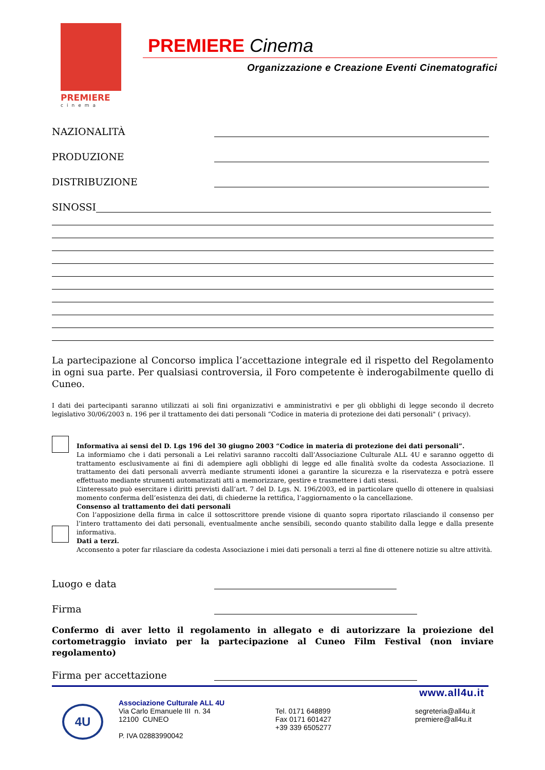PREMIERE
cinema
PREMIERE Cinema
Organizzazione e Creazione Eventi Cinematografici
NAZIONALITÀ
PRODUZIONE
DISTRIBUZIONE
SINOSSI
La partecipazione al Concorso implica l’accettazione integrale ed il rispetto del Regolamento in ogni sua parte. Per qualsiasi controversia, il Foro competente è inderogabilmente quello di Cuneo.
I dati dei partecipanti saranno utilizzati ai soli fini organizzativi e amministrativi e per gli obblighi di legge secondo il decreto legislativo 30/06/2003 n. 196 per il trattamento dei dati personali “Codice in materia di protezione dei dati personali" ( privacy).
Informativa ai sensi del D. Lgs 196 del 30 giugno 2003 “Codice in materia di protezione dei dati personali”.
La informiamo che i dati personali a Lei relativi saranno raccolti dall’Associazione Culturale ALL 4U e saranno oggetto di trattamento esclusivamente ai fini di adempiere agli obblighi di legge ed alle finalità svolte da codesta Associazione. Il trattamento dei dati personali avverrà mediante strumenti idonei a garantire la sicurezza e la riservatezza e potrà essere effettuato mediante strumenti automatizzati atti a memorizzare, gestire e trasmettere i dati stessi.
L’interessato può esercitare i diritti previsti dall’art. 7 del D. Lgs. N. 196/2003, ed in particolare quello di ottenere in qualsiasi momento conferma dell’esistenza dei dati, di chiederne la rettifica, l’aggiornamento o la cancellazione.
Consenso al trattamento dei dati personali
Con l’apposizione della firma in calce il sottoscrittore prende visione di quanto sopra riportato rilasciando il consenso per l’intero trattamento dei dati personali, eventualmente anche sensibili, secondo quanto stabilito dalla legge e dalla presente informativa.
Dati a terzi.
Acconsento a poter far rilasciare da codesta Associazione i miei dati personali a terzi al fine di ottenere notizie su altre attività.
Luogo e data
Firma
Confermo di aver letto il regolamento in allegato e di autorizzare la proiezione del cortometraggio inviato per la partecipazione al Cuneo Film Festival (non inviare regolamento)
Firma per accettazione
www.all4u.it
4U
Associazione Culturale ALL 4U
Via Carlo Emanuele III n. 34
12100 CUNEO
P. IVA 02883990042
Tel. 0171 648899
Fax 0171 601427
+39 339 6505277
segreteria@all4u.it
premiere@all4u.it